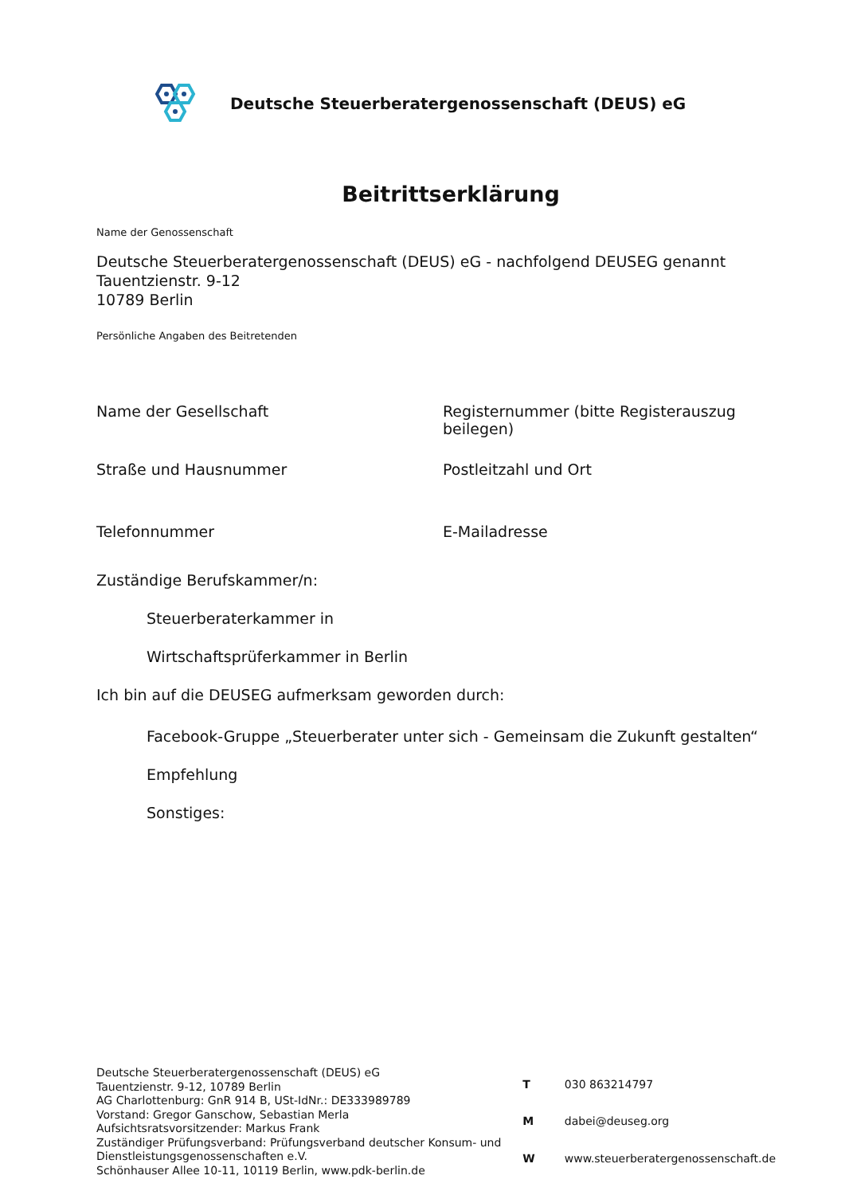Deutsche Steuerberatergenossenschaft (DEUS) eG
Beitrittserklärung
Name der Genossenschaft
Deutsche Steuerberatergenossenschaft (DEUS) eG - nachfolgend DEUSEG genannt
Tauentzienstr. 9-12
10789 Berlin
Persönliche Angaben des Beitretenden
Name der Gesellschaft Registernummer (bitte Registerauszug beilegen)
Straße und Hausnummer Postleitzahl und Ort
Telefonnummer E-Mailadresse
Zuständige Berufskammer/n:
Steuerberaterkammer in
Wirtschaftsprüferkammer in Berlin
Ich bin auf die DEUSEG aufmerksam geworden durch:
Facebook-Gruppe „Steuerberater unter sich - Gemeinsam die Zukunft gestalten“
Empfehlung
Sonstiges:
Deutsche Steuerberatergenossenschaft (DEUS) eG
Tauentzienstr. 9-12, 10789 Berlin
AG Charlottenburg: GnR 914 B, USt-IdNr.: DE333989789
Vorstand: Gregor Ganschow, Sebastian Merla
Aufsichtsratsvorsitzender: Markus Frank
Zuständiger Prüfungsverband: Prüfungsverband deutscher Konsum- und Dienstleistungsgenossenschaften e.V.
Schönhauser Allee 10-11, 10119 Berlin, www.pdk-berlin.de
| T | 030 863214797 |
| M | dabei@deuseg.org |
| W | www.steuerberatergenossenschaft.de |